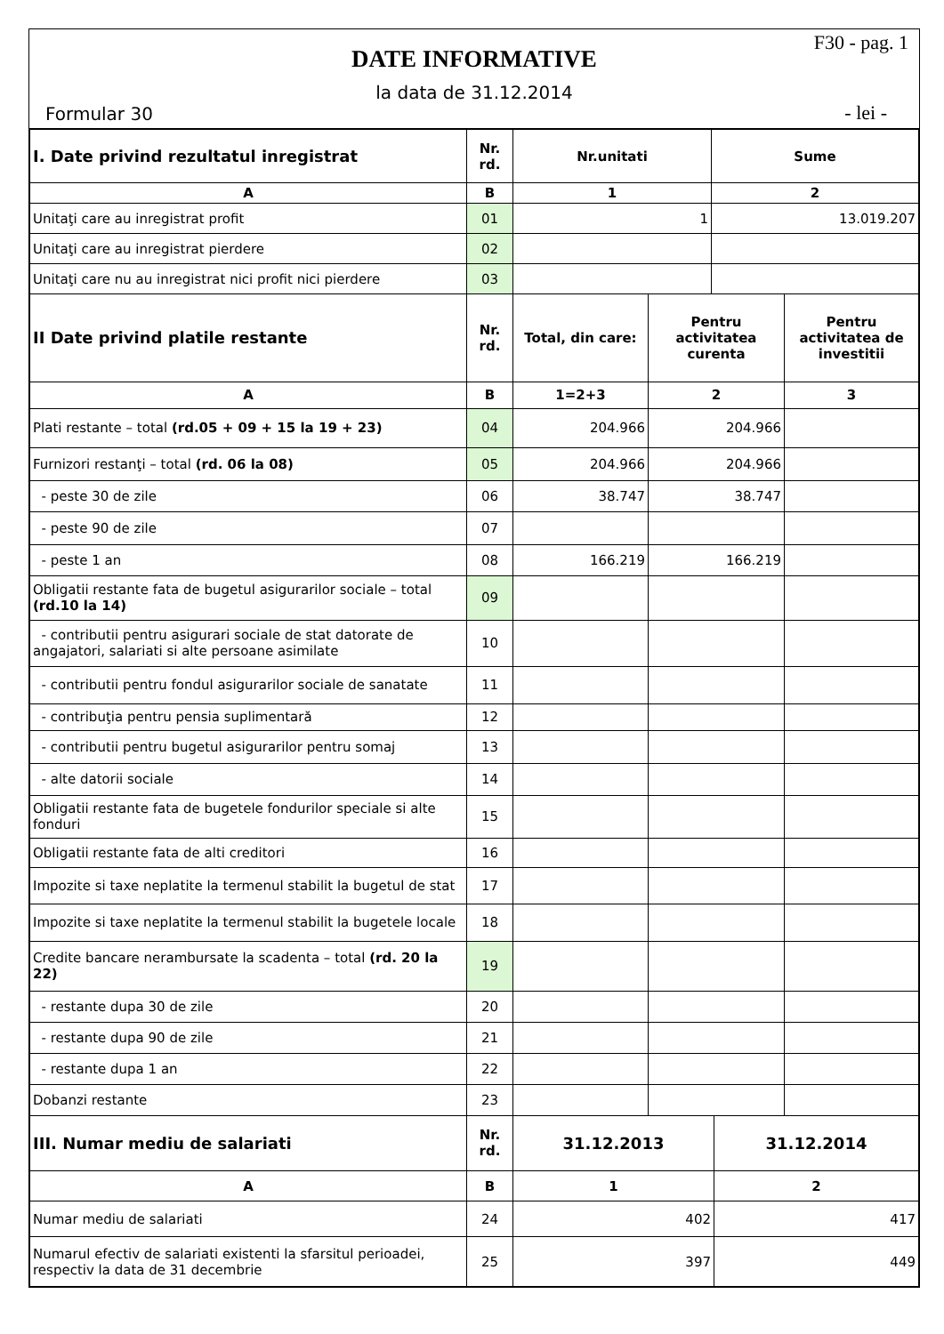F30 - pag. 1
DATE INFORMATIVE
la data de 31.12.2014
Formular 30 - lei -
| I. Date privind rezultatul inregistrat | Nr. rd. | Nr.unitati | Sume |
| --- | --- | --- | --- |
| A | B | 1 | 2 |
| Unitaţi care au inregistrat profit | 01 | 1 | 13.019.207 |
| Unitaţi care au inregistrat pierdere | 02 | | |
| Unitaţi care nu au inregistrat nici profit nici pierdere | 03 | | |
| II Date privind platile restante | Nr. rd. | Total, din care: | Pentru activitatea curenta | Pentru activitatea de investitii |
| --- | --- | --- | --- | --- |
| A | B | 1=2+3 | 2 | 3 |
| Plati restante – total (rd.05 + 09 + 15 la 19 + 23) | 04 | 204.966 | 204.966 | |
| Furnizori restanţi – total (rd. 06 la 08) | 05 | 204.966 | 204.966 | |
| - peste 30 de zile | 06 | 38.747 | 38.747 | |
| - peste 90 de zile | 07 | | | |
| - peste 1 an | 08 | 166.219 | 166.219 | |
| Obligatii restante fata de bugetul asigurarilor sociale – total (rd.10 la 14) | 09 | | | |
| - contributii pentru asigurari sociale de stat datorate de angajatori, salariati si alte persoane asimilate | 10 | | | |
| - contributii pentru fondul asigurarilor sociale de sanatate | 11 | | | |
| - contribuţia pentru pensia suplimentară | 12 | | | |
| - contributii pentru bugetul asigurarilor pentru somaj | 13 | | | |
| - alte datorii sociale | 14 | | | |
| Obligatii restante fata de bugetele fondurilor speciale si alte fonduri | 15 | | | |
| Obligatii restante fata de alti creditori | 16 | | | |
| Impozite si taxe neplatite la termenul stabilit la bugetul de stat | 17 | | | |
| Impozite si taxe neplatite la termenul stabilit la bugetele locale | 18 | | | |
| Credite bancare nerambursate la scadenta – total (rd. 20 la 22) | 19 | | | |
| - restante dupa 30 de zile | 20 | | | |
| - restante dupa 90 de zile | 21 | | | |
| - restante dupa 1 an | 22 | | | |
| Dobanzi restante | 23 | | | |
| III. Numar mediu de salariati | Nr. rd. | 31.12.2013 | 31.12.2014 |
| --- | --- | --- | --- |
| A | B | 1 | 2 |
| Numar mediu de salariati | 24 | 402 | 417 |
| Numarul efectiv de salariati existenti la sfarsitul perioadei, respectiv la data de 31 decembrie | 25 | 397 | 449 |